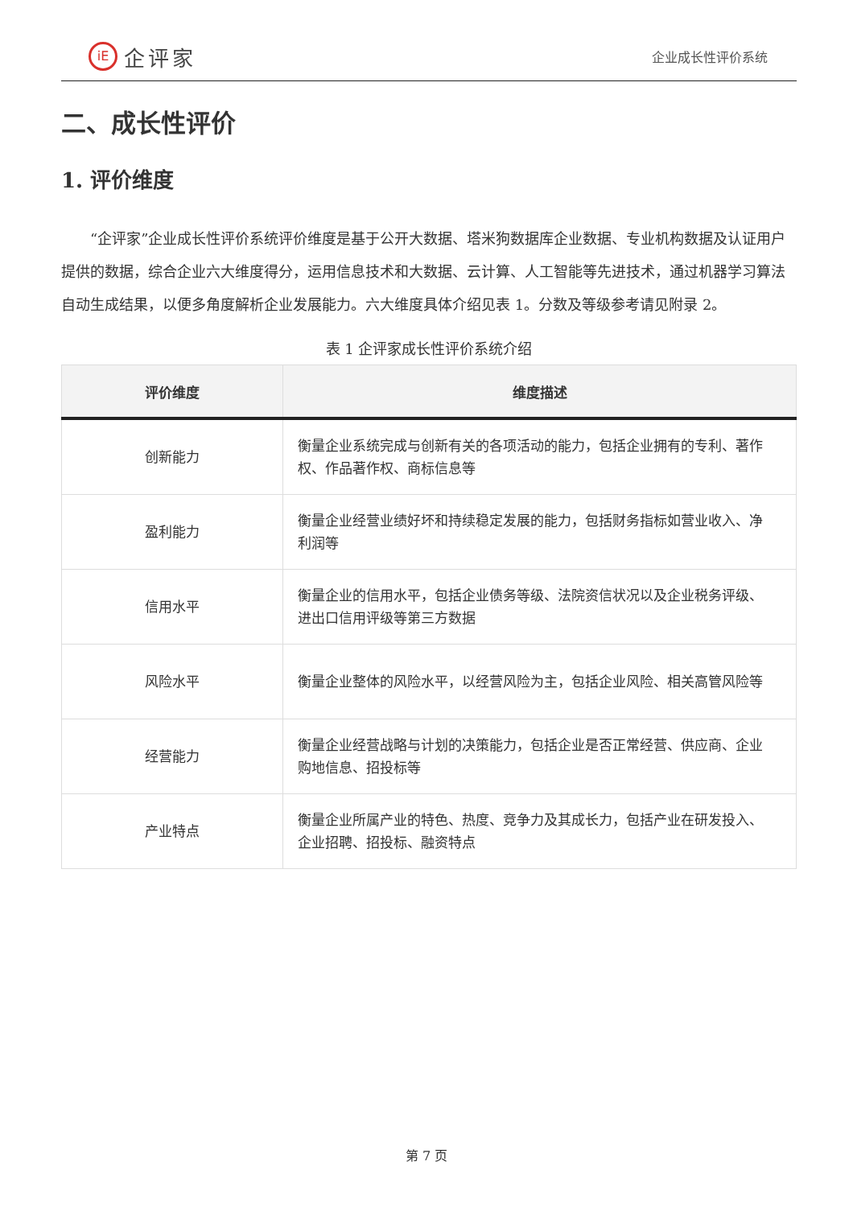iE 企评家
企业成长性评价系统
二、成长性评价
1. 评价维度
“企评家”企业成长性评价系统评价维度是基于公开大数据、塔米狗数据库企业数据、专业机构数据及认证用户提供的数据，综合企业六大维度得分，运用信息技术和大数据、云计算、人工智能等先进技术，通过机器学习算法自动生成结果，以便多角度解析企业发展能力。六大维度具体介绍见表 1。分数及等级参考请见附录 2。
表 1 企评家成长性评价系统介绍
| 评价维度 | 维度描述 |
| --- | --- |
| 创新能力 | 衡量企业系统完成与创新有关的各项活动的能力，包括企业拥有的专利、著作权、作品著作权、商标信息等 |
| 盈利能力 | 衡量企业经营业绩好坏和持续稳定发展的能力，包括财务指标如营业收入、净利润等 |
| 信用水平 | 衡量企业的信用水平，包括企业债务等级、法院资信状况以及企业税务评级、进出口信用评级等第三方数据 |
| 风险水平 | 衡量企业整体的风险水平，以经营风险为主，包括企业风险、相关高管风险等 |
| 经营能力 | 衡量企业经营战略与计划的决策能力，包括企业是否正常经营、供应商、企业购地信息、招投标等 |
| 产业特点 | 衡量企业所属产业的特色、热度、竞争力及其成长力，包括产业在研发投入、企业招聘、招投标、融资特点 |
第 7 页